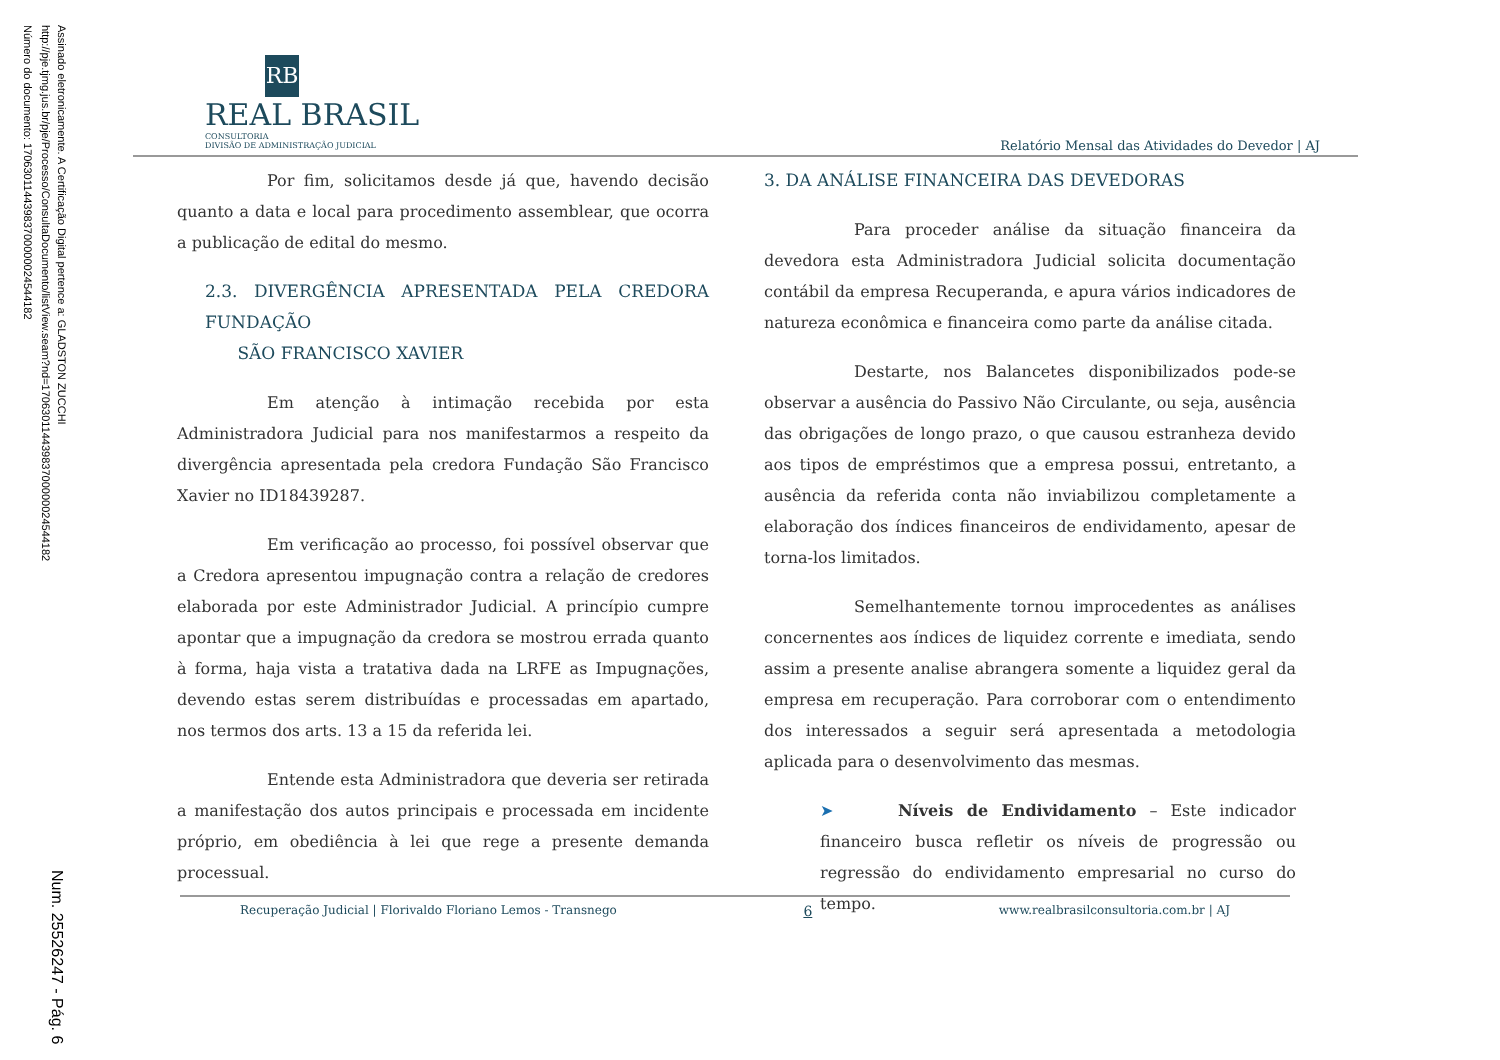Assinado eletronicamente. A Certificação Digital pertence a: GLADSTON ZUCCHI
http://pje.tjmg.jus.br/pje/Processo/ConsultaDocumento/listView.seam?nd=17063011443983700000024544182
Número do documento: 17063011443983700000024544182
Num. 25526247 - Pág. 6
RB
REAL BRASIL
CONSULTORIA
DIVISÃO DE ADMINISTRAÇÃO JUDICIAL
Relatório Mensal das Atividades do Devedor | AJ
Por fim, solicitamos desde já que, havendo decisão quanto a data e local para procedimento assemblear, que ocorra a publicação de edital do mesmo.
2.3. DIVERGÊNCIA APRESENTADA PELA CREDORA FUNDAÇÃO
SÃO FRANCISCO XAVIER
Em atenção à intimação recebida por esta Administradora Judicial para nos manifestarmos a respeito da divergência apresentada pela credora Fundação São Francisco Xavier no ID18439287.
Em verificação ao processo, foi possível observar que a Credora apresentou impugnação contra a relação de credores elaborada por este Administrador Judicial. A princípio cumpre apontar que a impugnação da credora se mostrou errada quanto à forma, haja vista a tratativa dada na LRFE as Impugnações, devendo estas serem distribuídas e processadas em apartado, nos termos dos arts. 13 a 15 da referida lei.
Entende esta Administradora que deveria ser retirada a manifestação dos autos principais e processada em incidente próprio, em obediência à lei que rege a presente demanda processual.
3. DA ANÁLISE FINANCEIRA DAS DEVEDORAS
Para proceder análise da situação financeira da devedora esta Administradora Judicial solicita documentação contábil da empresa Recuperanda, e apura vários indicadores de natureza econômica e financeira como parte da análise citada.
Destarte, nos Balancetes disponibilizados pode-se observar a ausência do Passivo Não Circulante, ou seja, ausência das obrigações de longo prazo, o que causou estranheza devido aos tipos de empréstimos que a empresa possui, entretanto, a ausência da referida conta não inviabilizou completamente a elaboração dos índices financeiros de endividamento, apesar de torna-los limitados.
Semelhantemente tornou improcedentes as análises concernentes aos índices de liquidez corrente e imediata, sendo assim a presente analise abrangera somente a liquidez geral da empresa em recuperação. Para corroborar com o entendimento dos interessados a seguir será apresentada a metodologia aplicada para o desenvolvimento das mesmas.
➤ Níveis de Endividamento – Este indicador financeiro busca refletir os níveis de progressão ou regressão do endividamento empresarial no curso do tempo.
Recuperação Judicial | Florivaldo Floriano Lemos - Transnego 6 www.realbrasilconsultoria.com.br | AJ